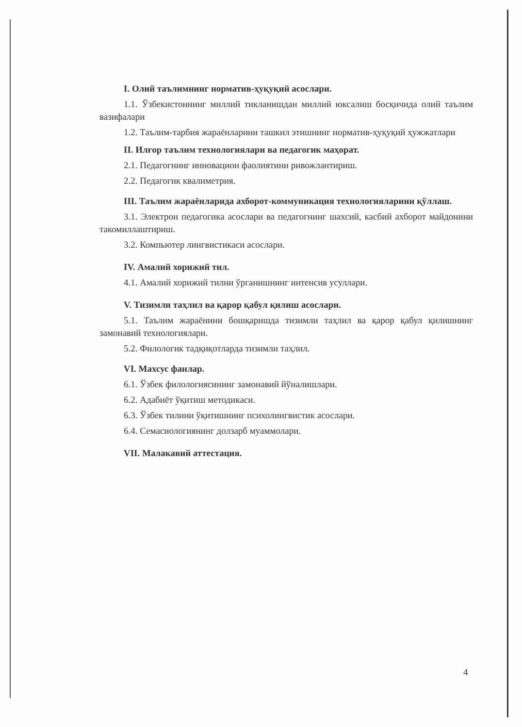I. Олий таълимнинг норматив-ҳуқуқий асослари.
1.1. Ўзбекистоннинг миллий тикланишдан миллий юксалиш босқичида олий таълим вазифалари
1.2. Таълим-тарбия жараёнларини ташкил этишнинг норматив-ҳуқуқий ҳужжатлари
II. Илғор таълим технологиялари ва педагогик маҳорат.
2.1. Педагогнинг инновацион фаолиятини ривожлантириш.
2.2. Педагогик квалиметрия.
III. Таълим жараёнларида ахборот-коммуникация технологияларини қўллаш.
3.1. Электрон педагогика асослари ва педагогнинг шахсий, касбий ахборот майдонини такомиллаштириш.
3.2. Компьютер лингвистикаси асослари.
IV. Амалий хорижий тил.
4.1. Амалий хорижий тилни ўрганишнинг интенсив усуллари.
V. Тизимли таҳлил ва қарор қабул қилиш асослари.
5.1. Таълим жараёнини бошқаришда тизимли таҳлил ва қарор қабул қилишнинг замонавий технологиялари.
5.2. Филологик тадқиқотларда тизимли таҳлил.
VI. Махсус фанлар.
6.1. Ўзбек филологиясининг замонавий йўналишлари.
6.2. Адабиёт ўқитиш методикаси.
6.3. Ўзбек тилини ўқитишнинг психолингвистик асослари.
6.4. Семасиологиянинг долзарб муаммолари.
VII. Малакавий аттестация.
4